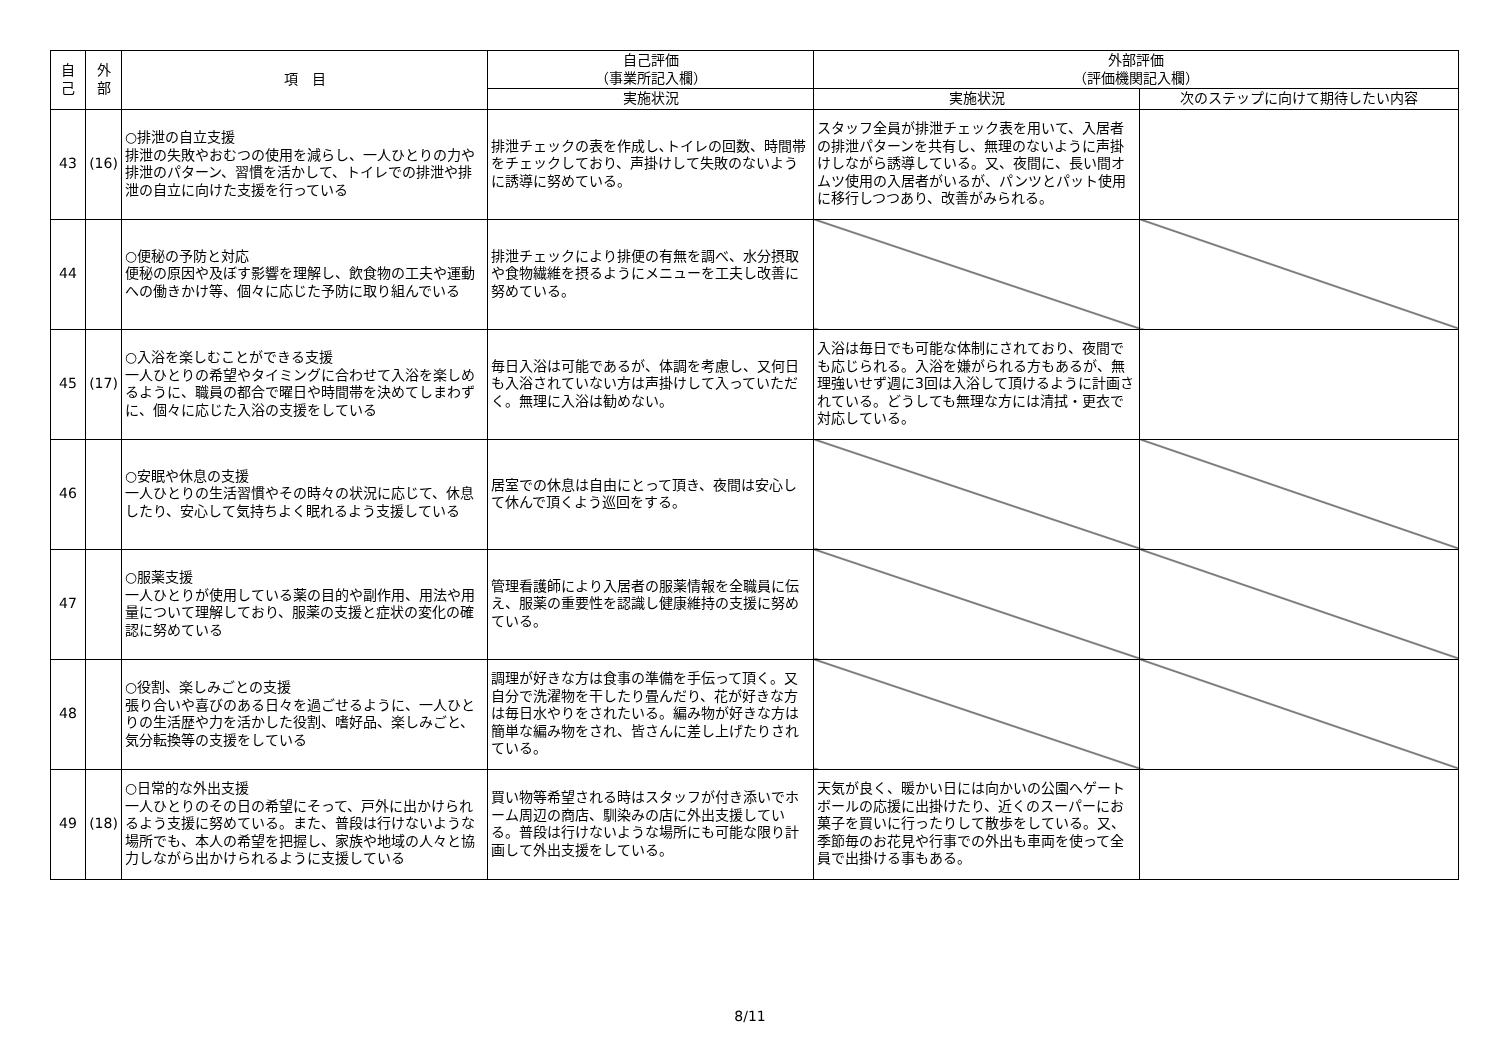| 自 己 | 外 部 | 項 目 | 自己評価 （事業所記入欄） | 外部評価 （評価機関記入欄） | |
| --- | --- | --- | --- | --- | --- |
| | | | 実施状況 | 実施状況 | 次のステップに向けて期待したい内容 |
| 43 | (16) | ○排泄の自立支援 排泄の失敗やおむつの使用を減らし、一人ひとりの力や排泄のパターン、習慣を活かして、トイレでの排泄や排泄の自立に向けた支援を行っている | 排泄チェックの表を作成し､トイレの回数、時間帯をチェックしており、声掛けして失敗のないように誘導に努めている。 | スタッフ全員が排泄チェック表を用いて、入居者の排泄パターンを共有し、無理のないように声掛けしながら誘導している。又、夜間に、長い間オムツ使用の入居者がいるが、パンツとパット使用に移行しつつあり、改善がみられる。 | |
| 44 | | ○便秘の予防と対応 便秘の原因や及ぼす影響を理解し、飲食物の工夫や運動への働きかけ等、個々に応じた予防に取り組んでいる | 排泄チェックにより排便の有無を調べ、水分摂取や食物繊維を摂るようにメニューを工夫し改善に努めている。 | | |
| 45 | (17) | ○入浴を楽しむことができる支援 一人ひとりの希望やタイミングに合わせて入浴を楽しめるように、職員の都合で曜日や時間帯を決めてしまわずに、個々に応じた入浴の支援をしている | 毎日入浴は可能であるが、体調を考慮し、又何日も入浴されていない方は声掛けして入っていただく。無理に入浴は勧めない。 | 入浴は毎日でも可能な体制にされており、夜間でも応じられる。入浴を嫌がられる方もあるが、無理強いせず週に3回は入浴して頂けるように計画されている。どうしても無理な方には清拭・更衣で対応している。 | |
| 46 | | ○安眠や休息の支援 一人ひとりの生活習慣やその時々の状況に応じて、休息したり、安心して気持ちよく眠れるよう支援している | 居室での休息は自由にとって頂き、夜間は安心して休んで頂くよう巡回をする。 | | |
| 47 | | ○服薬支援 一人ひとりが使用している薬の目的や副作用、用法や用量について理解しており、服薬の支援と症状の変化の確認に努めている | 管理看護師により入居者の服薬情報を全職員に伝え、服薬の重要性を認識し健康維持の支援に努めている。 | | |
| 48 | | ○役割、楽しみごとの支援 張り合いや喜びのある日々を過ごせるように、一人ひとりの生活歴や力を活かした役割、嗜好品、楽しみごと、気分転換等の支援をしている | 調理が好きな方は食事の準備を手伝って頂く。又自分で洗濯物を干したり畳んだり、花が好きな方は毎日水やりをされたいる。編み物が好きな方は簡単な編み物をされ、皆さんに差し上げたりされている。 | | |
| 49 | (18) | ○日常的な外出支援 一人ひとりのその日の希望にそって、戸外に出かけられるよう支援に努めている。また、普段は行けないような場所でも、本人の希望を把握し、家族や地域の人々と協力しながら出かけられるように支援している | 買い物等希望される時はスタッフが付き添いでホーム周辺の商店、馴染みの店に外出支援している。普段は行けないような場所にも可能な限り計画して外出支援をしている。 | 天気が良く、暖かい日には向かいの公園へゲートボールの応援に出掛けたり、近くのスーパーにお菓子を買いに行ったりして散歩をしている。又、季節毎のお花見や行事での外出も車両を使って全員で出掛ける事もある。 | |
8/11